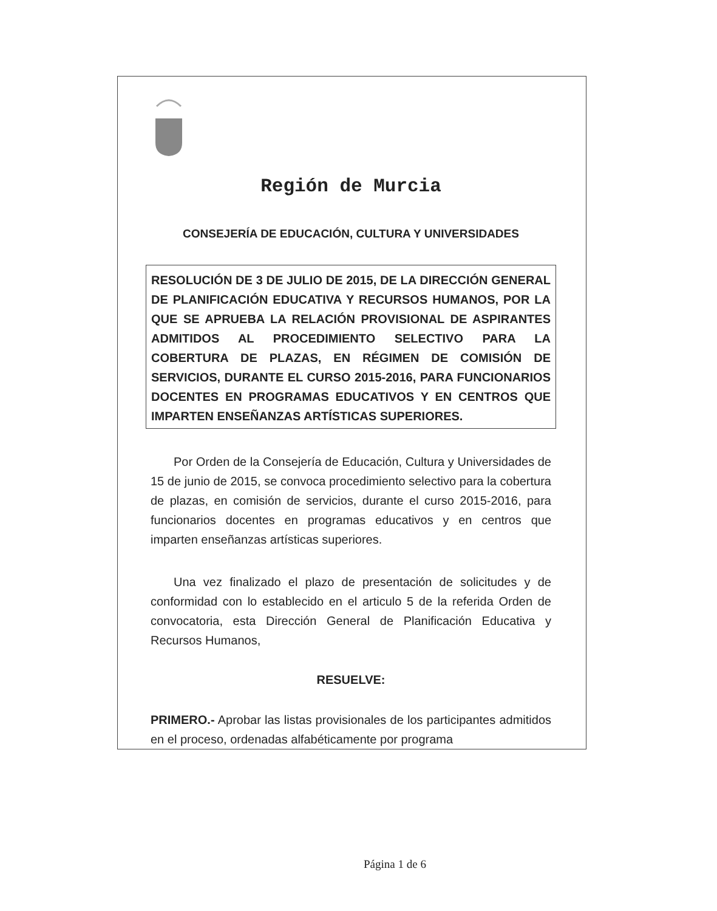Región de Murcia
CONSEJERÍA DE EDUCACIÓN, CULTURA Y UNIVERSIDADES
RESOLUCIÓN DE 3 DE JULIO DE 2015, DE LA DIRECCIÓN GENERAL DE PLANIFICACIÓN EDUCATIVA Y RECURSOS HUMANOS, POR LA QUE SE APRUEBA LA RELACIÓN PROVISIONAL DE ASPIRANTES ADMITIDOS AL PROCEDIMIENTO SELECTIVO PARA LA COBERTURA DE PLAZAS, EN RÉGIMEN DE COMISIÓN DE SERVICIOS, DURANTE EL CURSO 2015-2016, PARA FUNCIONARIOS DOCENTES EN PROGRAMAS EDUCATIVOS Y EN CENTROS QUE IMPARTEN ENSEÑANZAS ARTÍSTICAS SUPERIORES.
Por Orden de la Consejería de Educación, Cultura y Universidades de 15 de junio de 2015, se convoca procedimiento selectivo para la cobertura de plazas, en comisión de servicios, durante el curso 2015-2016, para funcionarios docentes en programas educativos y en centros que imparten enseñanzas artísticas superiores.
Una vez finalizado el plazo de presentación de solicitudes y de conformidad con lo establecido en el articulo 5 de la referida Orden de convocatoria, esta Dirección General de Planificación Educativa y Recursos Humanos,
RESUELVE:
PRIMERO.- Aprobar las listas provisionales de los participantes admitidos en el proceso, ordenadas alfabéticamente por programa
Página 1 de 6